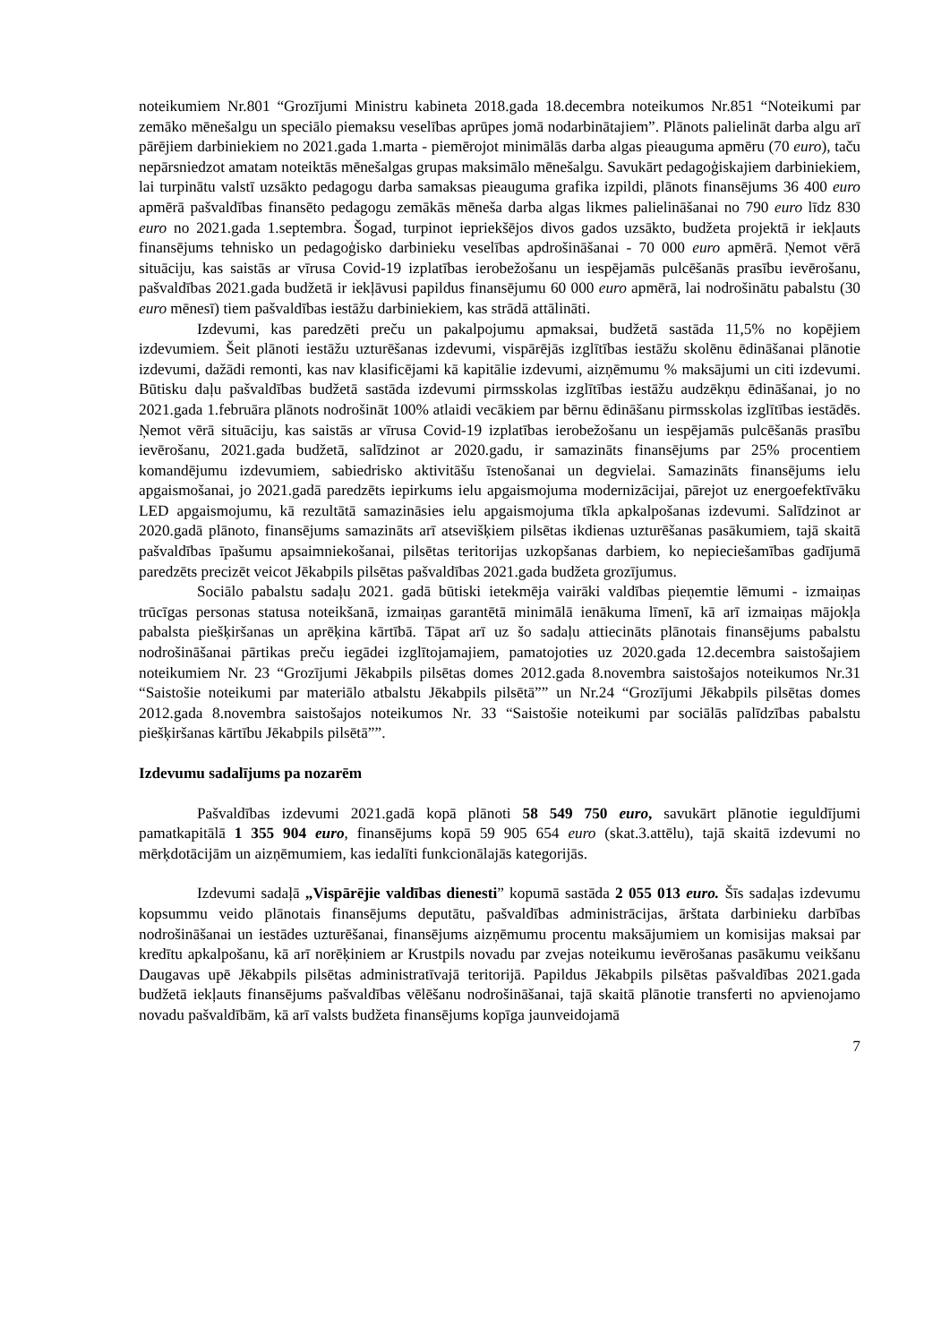noteikumiem Nr.801 “Grozījumi Ministru kabineta 2018.gada 18.decembra noteikumos Nr.851 “Noteikumi par zemāko mēnešalgu un speciālo piemaksu veselības aprūpes jomā nodarbinātajiem”. Plānots palielināt darba algu arī pārējiem darbiniekiem no 2021.gada 1.marta - piemērojot minimālās darba algas pieauguma apmēru (70 euro), taču nepārsniedzot amatam noteiktās mēnešalgas grupas maksimālo mēnešalgu. Savukārt pedagoģiskajiem darbiniekiem, lai turpinātu valstī uzsākto pedagogu darba samaksas pieauguma grafika izpildi, plānots finansējums 36 400 euro apmērā pašvaldības finansēto pedagogu zemākās mēneša darba algas likmes palielināšanai no 790 euro līdz 830 euro no 2021.gada 1.septembra. Šogad, turpinot iepriekšējos divos gados uzsākto, budžeta projektā ir iekļauts finansējums tehnisko un pedagoģisko darbinieku veselības apdrošināšanai - 70 000 euro apmērā. Ņemot vērā situāciju, kas saistās ar vīrusa Covid-19 izplatības ierobežošanu un iespējamās pulcēšanās prasību ievērošanu, pašvaldības 2021.gada budžetā ir iekļāvusi papildus finansējumu 60 000 euro apmērā, lai nodrošinātu pabalstu (30 euro mēnesī) tiem pašvaldības iestāžu darbiniekiem, kas strādā attālināti.
Izdevumi, kas paredzēti preču un pakalpojumu apmaksai, budžetā sastāda 11,5% no kopējiem izdevumiem. Šeit plānoti iestāžu uzturēšanas izdevumi, vispārējās izglītības iestāžu skolēnu ēdināšanai plānotie izdevumi, dažādi remonti, kas nav klasificējami kā kapitālie izdevumi, aizņēmumu % maksājumi un citi izdevumi. Būtisku daļu pašvaldības budžetā sastāda izdevumi pirmsskolas izglītības iestāžu audzēkņu ēdināšanai, jo no 2021.gada 1.februāra plānots nodrošināt 100% atlaidi vecākiem par bērnu ēdināšanu pirmsskolas izglītības iestādēs. Ņemot vērā situāciju, kas saistās ar vīrusa Covid-19 izplatības ierobežošanu un iespējamās pulcēšanās prasību ievērošanu, 2021.gada budžetā, salīdzinot ar 2020.gadu, ir samazināts finansējums par 25% procentiem komandējumu izdevumiem, sabiedrisko aktivitāšu īstenošanai un degvielai. Samazināts finansējums ielu apgaismošanai, jo 2021.gadā paredzēts iepirkums ielu apgaismojuma modernizācijai, pārejot uz energoefektīvāku LED apgaismojumu, kā rezultātā samazināsies ielu apgaismojuma tīkla apkalpošanas izdevumi. Salīdzinot ar 2020.gadā plānoto, finansējums samazināts arī atsevišķiem pilsētas ikdienas uzturēšanas pasākumiem, tajā skaitā pašvaldības īpašumu apsaimniekošanai, pilsētas teritorijas uzkopšanas darbiem, ko nepieciešamības gadījumā paredzēts precizēt veicot Jēkabpils pilsētas pašvaldības 2021.gada budžeta grozījumus.
Sociālo pabalstu sadaļu 2021. gadā būtiski ietekmēja vairāki valdības pieņemtie lēmumi - izmaiņas trūcīgas personas statusa noteikšanā, izmaiņas garantētā minimālā ienākuma līmenī, kā arī izmaiņas mājokļa pabalsta piešķiršanas un aprēķina kārtībā. Tāpat arī uz šo sadaļu attiecināts plānotais finansējums pabalstu nodrošināšanai pārtikas preču iegādei izglītojamajiem, pamatojoties uz 2020.gada 12.decembra saistošajiem noteikumiem Nr. 23 “Grozījumi Jēkabpils pilsētas domes 2012.gada 8.novembra saistošajos noteikumos Nr.31 “Saistošie noteikumi par materiālo atbalstu Jēkabpils pilsētā”” un Nr.24 “Grozījumi Jēkabpils pilsētas domes 2012.gada 8.novembra saistošajos noteikumos Nr. 33 “Saistošie noteikumi par sociālās palīdzības pabalstu piešķiršanas kārtību Jēkabpils pilsētā””.
Izdevumu sadalījums pa nozarēm
Pašvaldības izdevumi 2021.gadā kopā plānoti 58 549 750 euro, savukārt plānotie ieguldījumi pamatkapitālā 1 355 904 euro, finansējums kopā 59 905 654 euro (skat.3.attēlu), tajā skaitā izdevumi no mērķdotācijām un aizņēmumiem, kas iedalīti funkcionālajās kategorijās.
Izdevumi sadaļā „Vispārējie valdības dienesti” kopumā sastāda 2 055 013 euro. Šīs sadaļas izdevumu kopsummu veido plānotais finansējums deputātu, pašvaldības administrācijas, ārštata darbinieku darbības nodrošināšanai un iestādes uzturēšanai, finansējums aizņēmumu procentu maksājumiem un komisijas maksai par kredītu apkalpošanu, kā arī norēķiniem ar Krustpils novadu par zvejas noteikumu ievērošanas pasākumu veikšanu Daugavas upē Jēkabpils pilsētas administratīvajā teritorijā. Papildus Jēkabpils pilsētas pašvaldības 2021.gada budžetā iekļauts finansējums pašvaldības vēlēšanu nodrošināšanai, tajā skaitā plānotie transferti no apvienojamo novadu pašvaldībām, kā arī valsts budžeta finansējums kopīga jaunveidojamā
7